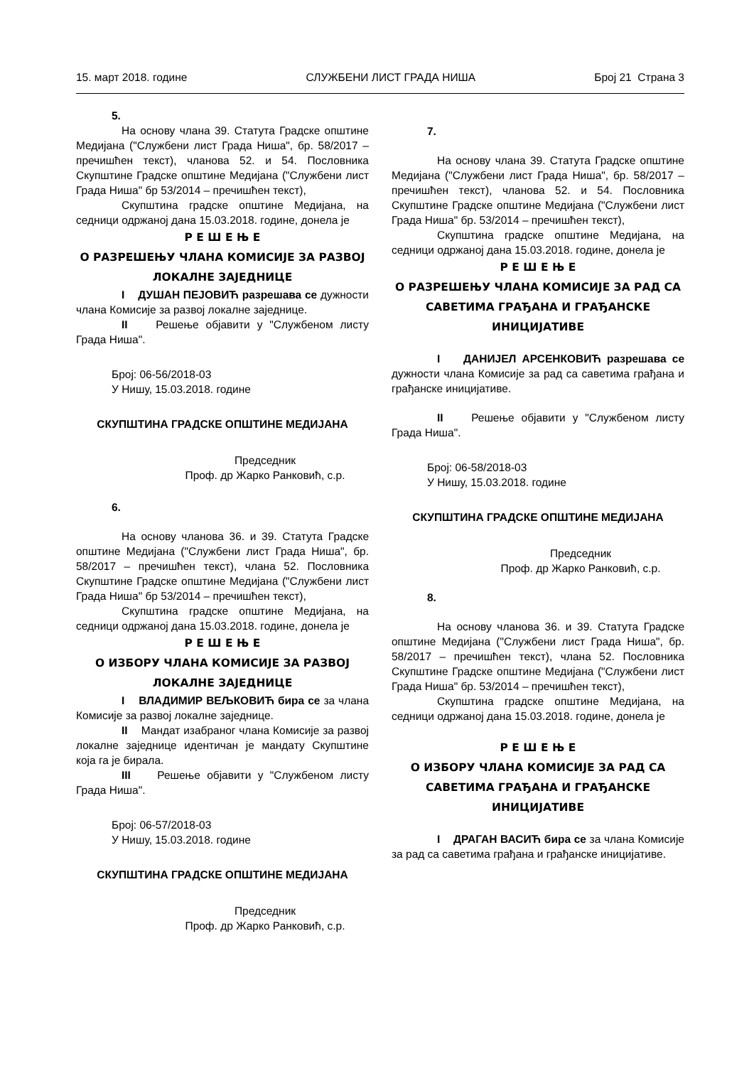15. март 2018. године СЛУЖБЕНИ ЛИСТ ГРАДА НИША Број 21 Страна 3
5.
На основу члана 39. Статута Градске општине Медијана ("Службени лист Града Ниша", бр. 58/2017 – пречишћен текст), чланова 52. и 54. Пословника Скупштине Градске општине Медијана ("Службени лист Града Ниша" бр 53/2014 – пречишћен текст),
Скупштина градске општине Медијана, на седници одржаној дана 15.03.2018. године, донела је
Р Е Ш Е Њ Е
О РАЗРЕШЕЊУ ЧЛАНА КОМИСИЈЕ ЗА РАЗВОЈ ЛОКАЛНЕ ЗАЈЕДНИЦЕ
I ДУШАН ПЕЈОВИЋ разрешава се дужности члана Комисије за развој локалне заједнице.
II Решење објавити у "Службеном листу Града Ниша".
Број: 06-56/2018-03
У Нишу, 15.03.2018. године
СКУПШТИНА ГРАДСКЕ ОПШТИНЕ МЕДИЈАНА
Председник
Проф. др Жарко Ранковић, с.р.
6.
На основу чланова 36. и 39. Статута Градске општине Медијана ("Службени лист Града Ниша", бр. 58/2017 – пречишћен текст), члана 52. Пословника Скупштине Градске општине Медијана ("Службени лист Града Ниша" бр 53/2014 – пречишћен текст),
Скупштина градске општине Медијана, на седници одржаној дана 15.03.2018. године, донела је
Р Е Ш Е Њ Е
О ИЗБОРУ ЧЛАНА КОМИСИЈЕ ЗА РАЗВОЈ ЛОКАЛНЕ ЗАЈЕДНИЦЕ
I ВЛАДИМИР ВЕЉКОВИЋ бира се за члана Комисије за развој локалне заједнице.
II Мандат изабраног члана Комисије за развој локалне заједнице идентичан је мандату Скупштине која га је бирала.
III Решење објавити у "Службеном листу Града Ниша".
Број: 06-57/2018-03
У Нишу, 15.03.2018. године
СКУПШТИНА ГРАДСКЕ ОПШТИНЕ МЕДИЈАНА
Председник
Проф. др Жарко Ранковић, с.р.
7.
На основу члана 39. Статута Градске општине Медијана ("Службени лист Града Ниша", бр. 58/2017 – пречишћен текст), чланова 52. и 54. Пословника Скупштине Градске општине Медијана ("Службени лист Града Ниша" бр. 53/2014 – пречишћен текст),
Скупштина градске општине Медијана, на седници одржаној дана 15.03.2018. године, донела је
Р Е Ш Е Њ Е
О РАЗРЕШЕЊУ ЧЛАНА КОМИСИЈЕ ЗА РАД СА САВЕТИМА ГРАЂАНА И ГРАЂАНСКЕ ИНИЦИЈАТИВЕ
I ДАНИЈЕЛ АРСЕНКОВИЋ разрешава се дужности члана Комисије за рад са саветима грађана и грађанске иницијативе.
II Решење објавити у "Службеном листу Града Ниша".
Број: 06-58/2018-03
У Нишу, 15.03.2018. године
СКУПШТИНА ГРАДСКЕ ОПШТИНЕ МЕДИЈАНА
Председник
Проф. др Жарко Ранковић, с.р.
8.
На основу чланова 36. и 39. Статута Градске општине Медијана ("Службени лист Града Ниша", бр. 58/2017 – пречишћен текст), члана 52. Пословника Скупштине Градске општине Медијана ("Службени лист Града Ниша" бр. 53/2014 – пречишћен текст),
Скупштина градске општине Медијана, на седници одржаној дана 15.03.2018. године, донела је
Р Е Ш Е Њ Е
О ИЗБОРУ ЧЛАНА КОМИСИЈЕ ЗА РАД СА САВЕТИМА ГРАЂАНА И ГРАЂАНСКЕ ИНИЦИЈАТИВЕ
I ДРАГАН ВАСИЋ бира се за члана Комисије за рад са саветима грађана и грађанске иницијативе.